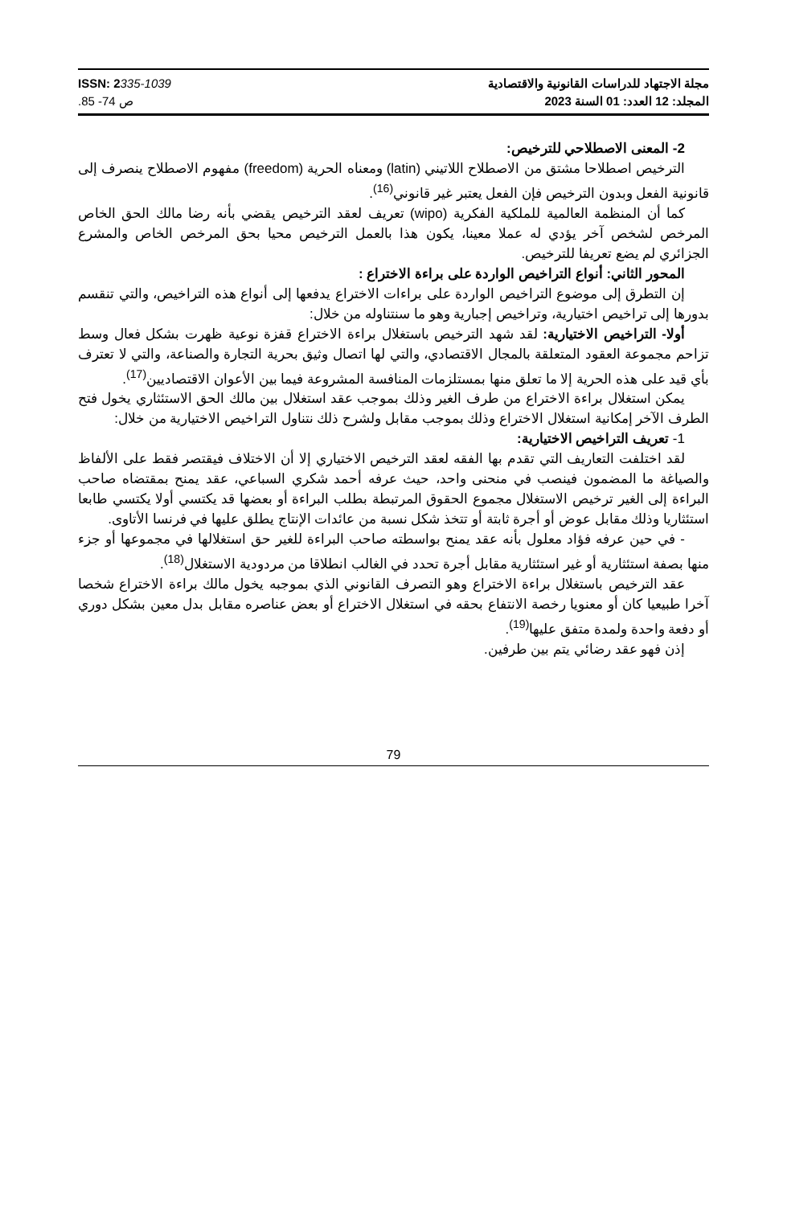مجلة الاجتهاد للدراسات القانونية والاقتصادية
المجلد: 12 العدد: 01 السنة 2023
ISSN: 2335-1039
.85 -74 ص
2- المعنى الاصطلاحي للترخيص:
الترخيص اصطلاحا مشتق من الاصطلاح اللاتيني (latin) ومعناه الحرية (freedom) مفهوم الاصطلاح ينصرف إلى قانونية الفعل وبدون الترخيص فإن الفعل يعتبر غير قانوني<sup>(16)</sup>.
كما أن المنظمة العالمية للملكية الفكرية (wipo) تعريف لعقد الترخيص يقضي بأنه رضا مالك الحق الخاص المرخص لشخص آخر يؤدي له عملا معينا، يكون هذا بالعمل الترخيص محيا بحق المرخص الخاص والمشرع الجزائري لم يضع تعريفا للترخيص.
المحور الثاني: أنواع التراخيص الواردة على براءة الاختراع :
إن التطرق إلى موضوع التراخيص الواردة على براءات الاختراع يدفعها إلى أنواع هذه التراخيص، والتي تنقسم بدورها إلى تراخيص اختيارية، وتراخيص إجبارية وهو ما سنتناوله من خلال:
أولا- التراخيص الاختيارية: لقد شهد الترخيص باستغلال براءة الاختراع قفزة نوعية ظهرت بشكل فعال وسط تزاحم مجموعة العقود المتعلقة بالمجال الاقتصادي، والتي لها اتصال وثيق بحرية التجارة والصناعة، والتي لا تعترف بأي قيد على هذه الحرية إلا ما تعلق منها بمستلزمات المنافسة المشروعة فيما بين الأعوان الاقتصاديين<sup>(17)</sup>.
يمكن استغلال براءة الاختراع من طرف الغير وذلك بموجب عقد استغلال بين مالك الحق الاستئثاري يخول فتح الطرف الآخر إمكانية استغلال الاختراع وذلك بموجب مقابل ولشرح ذلك نتناول التراخيص الاختيارية من خلال:
1- تعريف التراخيص الاختيارية:
لقد اختلفت التعاريف التي تقدم بها الفقه لعقد الترخيص الاختياري إلا أن الاختلاف فيقتصر فقط على الألفاظ والصياغة ما المضمون فينصب في منحنى واحد، حيث عرفه أحمد شكري السباعي، عقد يمنح بمقتضاه صاحب البراءة إلى الغير ترخيص الاستغلال مجموع الحقوق المرتبطة بطلب البراءة أو بعضها قد يكتسي أولا يكتسي طابعا استئثاريا وذلك مقابل عوض أو أجرة ثابتة أو تتخذ شكل نسبة من عائدات الإنتاج يطلق عليها في فرنسا الأتاوى.
- في حين عرفه فؤاد معلول بأنه عقد يمنح بواسطته صاحب البراءة للغير حق استغلالها في مجموعها أو جزء منها بصفة استئثارية أو غير استئثارية مقابل أجرة تحدد في الغالب انطلاقا من مردودية الاستغلال<sup>(18)</sup>.
عقد الترخيص باستغلال براءة الاختراع وهو التصرف القانوني الذي بموجبه يخول مالك براءة الاختراع شخصا آخرا طبيعيا كان أو معنويا رخصة الانتفاع بحقه في استغلال الاختراع أو بعض عناصره مقابل بدل معين بشكل دوري أو دفعة واحدة ولمدة متفق عليها<sup>(19)</sup>.
إذن فهو عقد رضائي يتم بين طرفين.
79